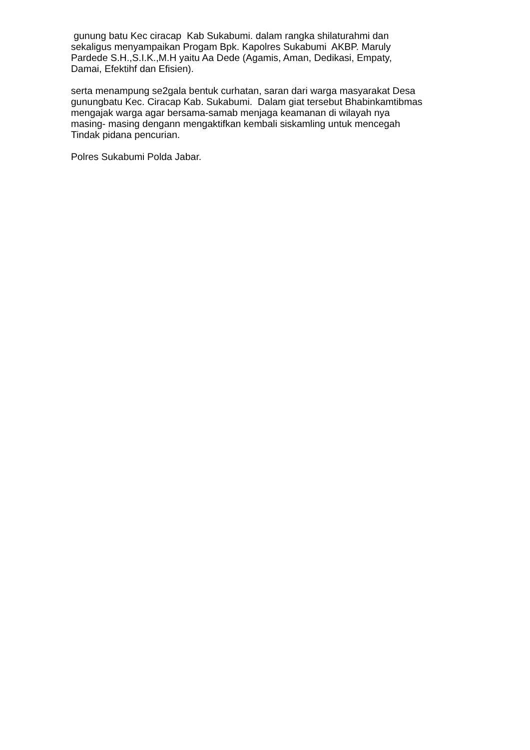gunung batu Kec ciracap Kab Sukabumi. dalam rangka shilaturahmi dan
sekaligus menyampaikan Progam Bpk. Kapolres Sukabumi AKBP. Maruly
Pardede S.H.,S.I.K.,M.H yaitu Aa Dede (Agamis, Aman, Dedikasi, Empaty,
Damai, Efektihf dan Efisien).
serta menampung se2gala bentuk curhatan, saran dari warga masyarakat Desa
gunungbatu Kec. Ciracap Kab. Sukabumi. Dalam giat tersebut Bhabinkamtibmas
mengajak warga agar bersama-samab menjaga keamanan di wilayah nya
masing- masing dengann mengaktifkan kembali siskamling untuk mencegah
Tindak pidana pencurian.
Polres Sukabumi Polda Jabar.